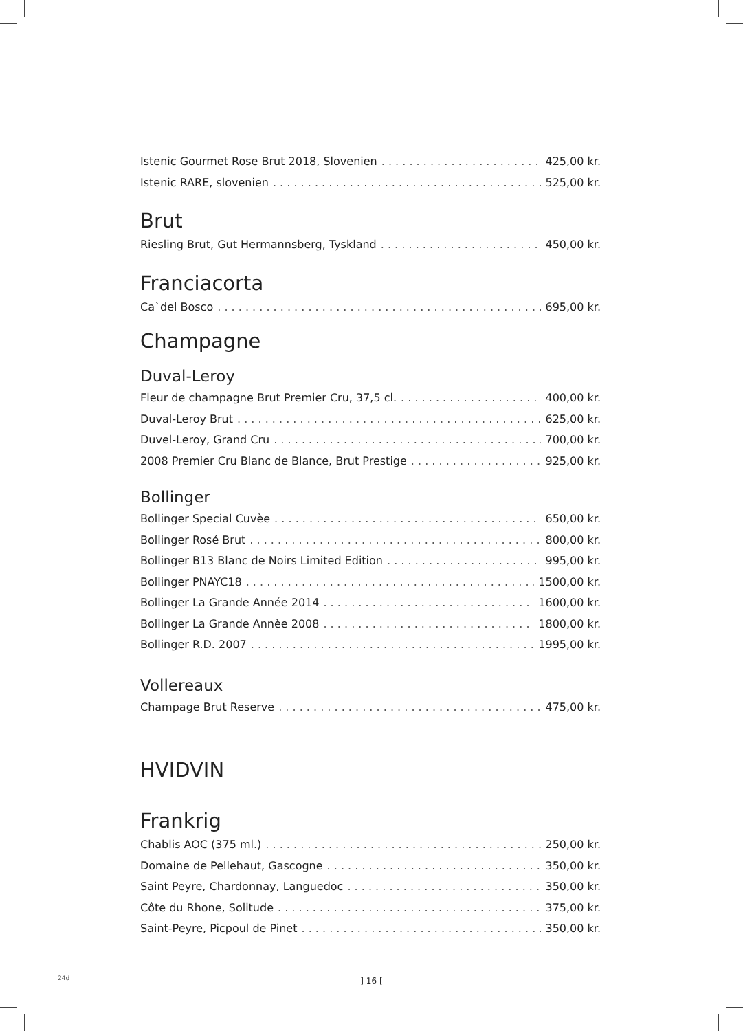Istenic Gourmet Rose Brut 2018, Slovenien 425,00 kr.
Istenic RARE, slovenien 525,00 kr.
Brut
Riesling Brut, Gut Hermannsberg, Tyskland 450,00 kr.
Franciacorta
Ca`del Bosco 695,00 kr.
Champagne
Duval-Leroy
Fleur de champagne Brut Premier Cru, 37,5 cl. 400,00 kr.
Duval-Leroy Brut 625,00 kr.
Duvel-Leroy, Grand Cru 700,00 kr.
2008 Premier Cru Blanc de Blance, Brut Prestige 925,00 kr.
Bollinger
Bollinger Special Cuvèe 650,00 kr.
Bollinger Rosé Brut 800,00 kr.
Bollinger B13 Blanc de Noirs Limited Edition 995,00 kr.
Bollinger PNAYC18 1500,00 kr.
Bollinger La Grande Année 2014 1600,00 kr.
Bollinger La Grande Annèe 2008 1800,00 kr.
Bollinger R.D. 2007 1995,00 kr.
Vollereaux
Champage Brut Reserve 475,00 kr.
HVIDVIN
Frankrig
Chablis AOC (375 ml.) 250,00 kr.
Domaine de Pellehaut, Gascogne 350,00 kr.
Saint Peyre, Chardonnay, Languedoc 350,00 kr.
Côte du Rhone, Solitude 375,00 kr.
Saint-Peyre, Picpoul de Pinet 350,00 kr.
24d
] 16 [